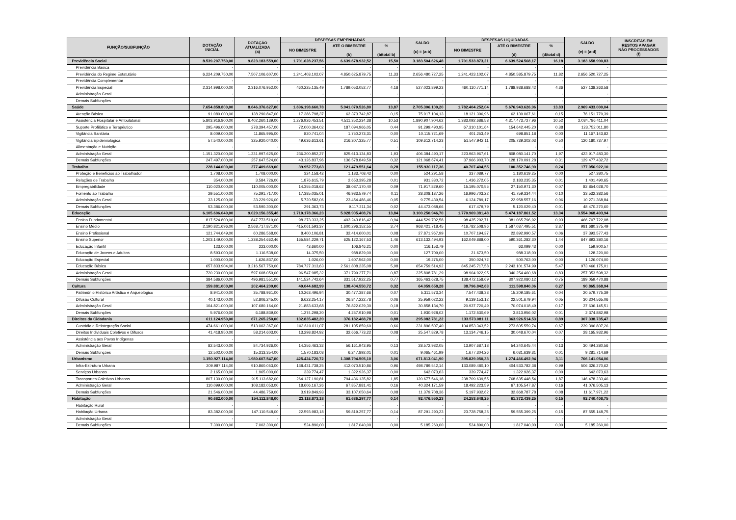| FUNÇÃO/SUBFUNÇÃO | DOTAÇÃO INICIAL | DOTAÇÃO ATUALIZADA (a) | DESPESAS EMPENHADAS | | | SALDO (c) = (a-b) | DESPESAS LIQUIDADAS | | | SALDO (e) = (a-d) | INSCRITAS EM RESTOS APAGAR NÃO PROCESSADOS (f) |
| --- | --- | --- | --- | --- | --- | --- | --- | --- | --- | --- | --- |
| | | | NO BIMESTRE | ATÉ O BIMESTRE (b) | % (b/total b) | | NO BIMESTRE | ATÉ O BIMESTRE (d) | % (d/total d) | | |
| Previdência Social | 8.539.207.750,00 | 9.823.183.559,00 | 1.701.628.237,56 | 6.639.678.932,52 | 15,50 | 3.183.504.626,48 | 1.701.533.873,21 | 6.639.524.568,17 | 16,18 | 3.183.658.990,83 | |
| Previdência Básica | - | - | - | - | - | - | - | - | - | - | |
| Previdência do Regime Estatutário | 6.224.209.750,00 | 7.507.106.607,00 | 1.241.403.102,07 | 4.850.625.879,75 | 11,33 | 2.656.480.727,25 | 1.241.423.102,07 | 4.850.585.879,75 | 11,82 | 2.656.520.727,25 | |
| Previdência Complementar | - | - | - | - | - | - | - | - | - | - | |
| Previdência Especial | 2.314.998.000,00 | 2.316.076.952,00 | 460.225.135,49 | 1.789.053.052,77 | 4,18 | 527.023.899,23 | 460.110.771,14 | 1.788.938.688,42 | 4,36 | 527.138.263,58 | |
| Administração Geral | - | - | - | - | - | - | - | - | - | - | |
| Demais Subfunções | - | - | - | - | - | - | - | - | - | - | |
| Saúde | 7.654.858.800,00 | 8.646.376.627,00 | 1.696.198.660,78 | 5.941.070.526,80 | 13,87 | 2.705.306.100,20 | 1.782.404.252,04 | 5.676.943.626,96 | 13,83 | 2.969.433.000,04 | |
| Atenção Básica | 91.080.000,00 | 138.290.847,00 | 17.386.798,37 | 62.373.742,87 | 0,15 | 75.917.104,13 | 18.121.396,96 | 62.139.067,61 | 0,15 | 76.151.779,39 | |
| Assistência Hospitalar e Ambulatorial | 5.803.916.800,00 | 6.402.260.139,00 | 1.276.926.453,51 | 4.511.352.234,38 | 10,53 | 1.890.907.904,62 | 1.383.092.686,53 | 4.317.473.727,96 | 10,52 | 2.084.786.411,04 | |
| Suporte Profilático e Terapêutico | 295.496.000,00 | 278.394.457,00 | 72.000.364,02 | 187.094.966,05 | 0,44 | 91.299.490,95 | 67.310.101,64 | 154.642.445,20 | 0,38 | 123.752.011,80 | |
| Vigilância Sanitária | 8.009.000,00 | 11.865.995,00 | 820.741,04 | 1.750.273,31 | 0,00 | 10.115.721,69 | 401.253,49 | 698.851,18 | 0,00 | 11.167.143,82 | |
| Vigilância Epidemiológica | 57.540.000,00 | 325.920.040,00 | 49.636.613,61 | 216.307.325,77 | 0,51 | 109.612.714,23 | 51.547.942,11 | 205.739.302,03 | 0,50 | 120.180.737,97 | |
| Alimentação e Nutrição | - | - | - | - | - | - | - | - | - | - | |
| Administração Geral | 1.151.320.000,00 | 1.231.997.625,00 | 236.300.852,27 | 825.613.134,83 | 1,93 | 406.384.490,17 | 223.963.967,61 | 808.080.141,70 | 1,97 | 423.917.483,30 | |
| Demais Subfunções | 247.497.000,00 | 257.647.524,00 | 43.126.837,96 | 136.578.849,59 | 0,32 | 121.068.674,41 | 37.966.903,70 | 128.170.091,28 | 0,31 | 129.477.432,72 | |
| Trabalho | 228.144.000,00 | 277.409.669,00 | 39.952.773,63 | 121.479.551,64 | 0,28 | 155.930.117,36 | 40.707.404,55 | 100.352.746,90 | 0,24 | 177.056.922,10 | |
| Proteção e Benefícios ao Trabalhador | 1.708.000,00 | 1.708.000,00 | 324.158,42 | 1.183.708,42 | 0,00 | 524.291,58 | 337.089,77 | 1.180.619,25 | 0,00 | 527.380,75 | |
| Relações de Trabalho | 354.000,00 | 3.584.726,00 | 1.876.615,79 | 2.653.395,28 | 0,01 | 931.330,72 | 1.436.272,05 | 2.183.235,35 | 0,01 | 1.401.490,65 | |
| Empregabilidade | 110.020.000,00 | 110.005.000,00 | 14.355.018,62 | 38.087.170,40 | 0,09 | 71.917.829,60 | 15.195.070,55 | 27.150.971,30 | 0,07 | 82.854.028,70 | |
| Fomento ao Trabalho | 29.551.000,00 | 75.291.717,00 | 17.385.035,01 | 46.983.579,74 | 0,11 | 28.308.137,26 | 16.996.703,22 | 41.759.334,44 | 0,10 | 33.532.382,56 | |
| Administração Geral | 33.125.000,00 | 33.229.926,00 | 5.720.582,06 | 23.454.486,46 | 0,05 | 9.775.439,54 | 6.124.789,17 | 22.958.557,16 | 0,06 | 10.271.368,84 | |
| Demais Subfunções | 53.386.000,00 | 53.590.300,00 | 291.363,73 | 9.117.211,34 | 0,02 | 44.473.088,66 | 617.479,79 | 5.120.029,40 | 0,01 | 48.470.270,60 | |
| Educação | 6.105.606.049,00 | 9.029.156.355,46 | 1.710.178.366,23 | 5.928.905.408,76 | 13,84 | 3.100.250.946,70 | 1.770.969.381,48 | 5.474.187.861,52 | 13,34 | 3.554.968.493,94 | |
| Ensino Fundamental | 817.524.800,00 | 847.773.519,00 | 98.273.333,25 | 403.243.816,42 | 0,94 | 444.529.702,58 | 98.435.292,71 | 381.065.796,92 | 0,93 | 466.707.722,08 | |
| Ensino Médio | 2.190.821.696,00 | 2.568.717.871,00 | 415.061.593,37 | 1.600.296.152,55 | 3,74 | 968.421.718,45 | 416.782.508,96 | 1.587.037.495,51 | 3,87 | 981.680.375,49 | |
| Ensino Profissional | 121.744.649,00 | 60.286.568,00 | 8.400.106,81 | 32.414.600,01 | 0,08 | 27.871.967,99 | 10.707.194,37 | 22.892.990,57 | 0,06 | 37.393.577,43 | |
| Ensino Superior | 1.203.149.000,00 | 1.238.254.662,46 | 165.584.229,71 | 625.122.167,53 | 1,46 | 613.132.494,93 | 162.049.888,00 | 590.361.282,30 | 1,44 | 647.893.380,16 | |
| Educação Infantil | 123.000,00 | 223.000,00 | 43.660,00 | 106.846,21 | 0,00 | 116.153,79 | - | 63.099,43 | 0,00 | 159.900,57 | |
| Educação de Jovens e Adultos | 8.593.000,00 | 1.116.538,00 | 14.375,50 | 988.829,00 | 0,00 | 127.709,00 | 21.673,50 | 988.318,00 | 0,00 | 128.220,00 | |
| Educação Especial | 1.000.000,00 | 1.626.837,00 | 1.026,00 | 1.607.562,00 | 0,00 | 19.275,00 | 350.024,72 | 500.763,00 | 0,00 | 1.126.074,00 | |
| Educação Básica | 657.833.904,00 | 3.216.567.750,00 | 784.727.313,63 | 2.561.808.235,08 | 5,98 | 654.759.514,92 | 845.245.717,58 | 2.243.101.574,99 | 5,47 | 973.466.175,01 | |
| Administração Geral | 720.230.000,00 | 597.608.059,00 | 96.547.985,32 | 371.799.277,71 | 0,87 | 225.808.781,29 | 98.904.922,95 | 340.254.460,68 | 0,83 | 257.353.598,32 | |
| Demais Subfunções | 384.586.000,00 | 496.981.551,00 | 141.524.742,64 | 331.517.922,25 | 0,77 | 165.463.628,75 | 138.472.158,69 | 307.922.080,12 | 0,75 | 189.059.470,88 | |
| Cultura | 159.881.000,00 | 202.464.209,00 | 40.044.682,99 | 138.404.550,72 | 0,32 | 64.059.658,28 | 38.796.842,63 | 111.598.840,06 | 0,27 | 90.865.368,94 | |
| Patrimônio Histórico Artístico e Arqueológico | 8.941.000,00 | 35.788.961,00 | 10.263.496,94 | 30.477.387,66 | 0,07 | 5.311.573,34 | 7.547.438,33 | 15.209.185,61 | 0,04 | 20.579.775,39 | |
| Difusão Cultural | 40.143.000,00 | 52.806.245,00 | 6.623.254,17 | 26.847.222,78 | 0,06 | 25.959.022,22 | 9.139.153,12 | 22.501.679,94 | 0,05 | 30.304.565,06 | |
| Administração Geral | 104.821.000,00 | 107.680.164,00 | 21.883.633,68 | 76.822.029,30 | 0,18 | 30.858.134,70 | 20.937.720,49 | 70.074.018,49 | 0,17 | 37.606.145,51 | |
| Demais Subfunções | 5.976.000,00 | 6.188.839,00 | 1.274.298,20 | 4.257.910,98 | 0,01 | 1.930.928,02 | 1.172.530,69 | 3.813.956,02 | 0,01 | 2.374.882,98 | |
| Direitos da Cidadania | 611.124.950,00 | 671.265.250,00 | 132.835.482,39 | 376.182.468,78 | 0,88 | 295.082.781,22 | 133.573.081,11 | 363.926.514,53 | 0,89 | 307.338.735,47 | |
| Custódia e Reintegração Social | 474.661.000,00 | 513.002.367,00 | 103.610.011,07 | 281.105.859,60 | 0,66 | 231.896.507,40 | 104.853.343,52 | 273.605.559,74 | 0,67 | 239.396.807,26 | |
| Direitos Individuais Coletivos e Difusos | 41.418.950,00 | 58.214.603,00 | 13.298.824,92 | 32.666.773,22 | 0,08 | 25.547.829,78 | 13.134.746,15 | 30.048.670,04 | 0,07 | 28.165.932,96 | |
| Assistência aos Povos Indígenas | - | - | - | - | - | - | - | - | - | - | |
| Administração Geral | 82.543.000,00 | 84.734.926,00 | 14.356.463,32 | 56.161.943,95 | 0,13 | 28.572.982,05 | 13.907.687,18 | 54.240.645,44 | 0,13 | 30.494.280,56 | |
| Demais Subfunções | 12.502.000,00 | 15.313.354,00 | 1.570.183,08 | 6.247.892,01 | 0,01 | 9.065.461,99 | 1.677.304,26 | 6.031.639,31 | 0,01 | 9.281.714,69 | |
| Urbanismo | 1.150.927.114,00 | 1.980.607.547,00 | 425.424.720,72 | 1.308.794.505,10 | 3,06 | 671.813.041,90 | 395.829.050,33 | 1.274.466.492,94 | 3,11 | 706.141.054,06 | |
| Infra-Estrutura Urbana | 209.987.114,00 | 910.860.053,00 | 138.431.738,25 | 412.070.510,86 | 0,96 | 498.789.542,14 | 133.089.480,10 | 404.533.782,38 | 0,99 | 506.326.270,62 | |
| Serviços Urbanos | 2.165.000,00 | 1.965.000,00 | 339.774,47 | 1.322.926,37 | 0,00 | 642.073,63 | 339.774,47 | 1.322.926,37 | 0,00 | 642.073,63 | |
| Transportes Coletivos Urbanos | 807.130.000,00 | 915.113.682,00 | 264.127.190,81 | 794.436.135,82 | 1,85 | 120.677.546,18 | 238.709.639,55 | 768.635.448,54 | 1,87 | 146.478.233,46 | |
| Administração Geral | 110.099.000,00 | 108.182.053,00 | 18.606.167,26 | 67.857.881,41 | 0,16 | 40.324.171,59 | 18.492.223,59 | 67.105.547,87 | 0,16 | 41.076.505,13 | |
| Demais Subfunções | 21.546.000,00 | 44.486.759,00 | 3.919.849,93 | 33.107.050,64 | 0,08 | 11.379.708,36 | 5.197.932,62 | 32.868.787,78 | 0,08 | 11.617.971,22 | |
| Habitação | 90.682.000,00 | 154.112.848,00 | 23.118.873,18 | 61.636.297,77 | 0,14 | 92.476.550,23 | 24.253.648,25 | 61.372.439,25 | 0,15 | 92.740.408,75 | |
| Habitação Rural | - | - | - | - | - | - | - | - | - | - | |
| Habitação Urbana | 83.382.000,00 | 147.110.548,00 | 22.593.983,18 | 59.819.257,77 | 0,14 | 87.291.290,23 | 23.728.758,25 | 59.555.399,25 | 0,15 | 87.555.148,75 | |
| Administração Geral | - | - | - | - | - | - | - | - | - | - | |
| Demais Subfunções | 7.300.000,00 | 7.002.300,00 | 524.890,00 | 1.817.040,00 | 0,00 | 5.185.260,00 | 524.890,00 | 1.817.040,00 | 0,00 | 5.185.260,00 | |